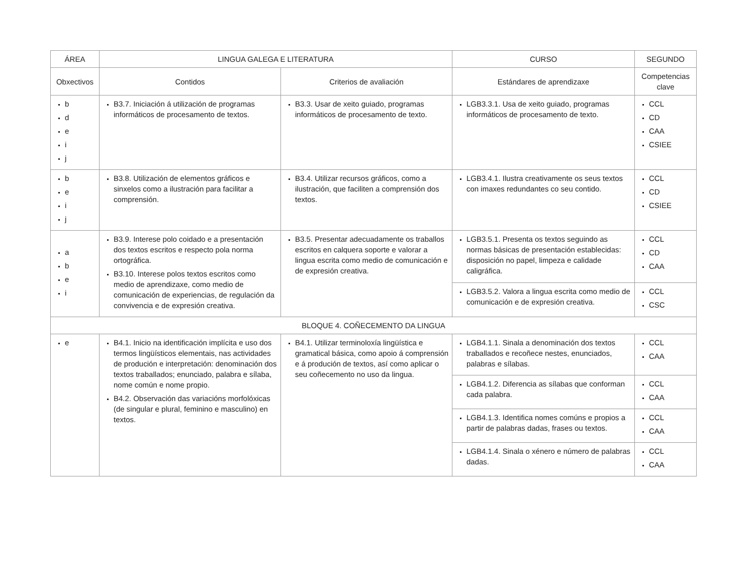| ÁREA | LINGUA GALEGA E LITERATURA | | CURSO | SEGUNDO |
| --- | --- | --- | --- | --- |
| Obxectivos | Contidos | Criterios de avaliación | Estándares de aprendizaxe | Competencias clave |
| b d e i j | B3.7. Iniciación á utilización de programas informáticos de procesamento de textos. | B3.3. Usar de xeito guiado, programas informáticos de procesamento de texto. | LGB3.3.1. Usa de xeito guiado, programas informáticos de procesamento de texto. | CCL CD CAA CSIEE |
| b e i j | B3.8. Utilización de elementos gráficos e sinxelos como a ilustración para facilitar a comprensión. | B3.4. Utilizar recursos gráficos, como a ilustración, que faciliten a comprensión dos textos. | LGB3.4.1. Ilustra creativamente os seus textos con imaxes redundantes co seu contido. | CCL CD CSIEE |
| a b e i | B3.9. Interese polo coidado e a presentación dos textos escritos e respecto pola norma ortográfica. B3.10. Interese polos textos escritos como medio de aprendizaxe, como medio de comunicación de experiencias, de regulación da convivencia e de expresión creativa. | B3.5. Presentar adecuadamente os traballos escritos en calquera soporte e valorar a lingua escrita como medio de comunicación e de expresión creativa. | LGB3.5.1. Presenta os textos seguindo as normas básicas de presentación establecidas: disposición no papel, limpeza e calidade caligráfica. | CCL CD CAA |
| | | | LGB3.5.2. Valora a lingua escrita como medio de comunicación e de expresión creativa. | CCL CSC |
| BLOQUE 4. COÑECEMENTO DA LINGUA | | | | |
| e | B4.1. Inicio na identificación implícita e uso dos termos lingüísticos elementais, nas actividades de produción e interpretación: denominación dos textos traballados; enunciado, palabra e sílaba, nome común e nome propio. B4.2. Observación das variacións morfolóxicas (de singular e plural, feminino e masculino) en textos. | B4.1. Utilizar terminoloxía lingüística e gramatical básica, como apoio á comprensión e á produción de textos, así como aplicar o seu coñecemento no uso da lingua. | LGB4.1.1. Sinala a denominación dos textos traballados e recoñece nestes, enunciados, palabras e sílabas. | CCL CAA |
| | | | LGB4.1.2. Diferencia as sílabas que conforman cada palabra. | CCL CAA |
| | | | LGB4.1.3. Identifica nomes comúns e propios a partir de palabras dadas, frases ou textos. | CCL CAA |
| | | | LGB4.1.4. Sinala o xénero e número de palabras dadas. | CCL CAA |